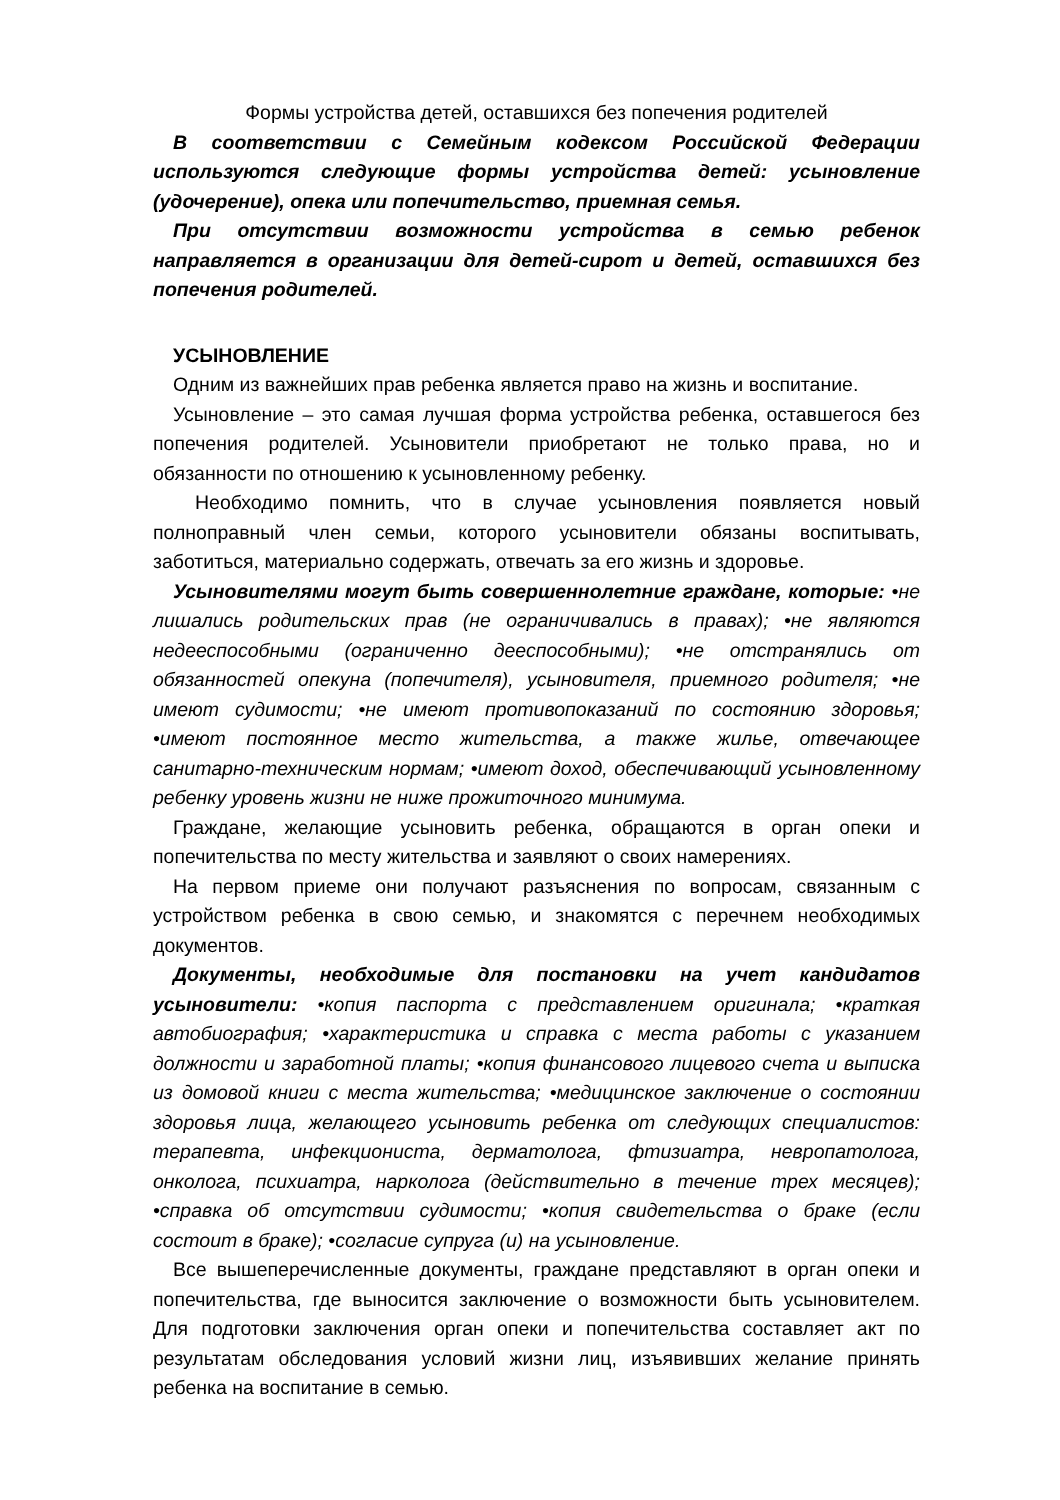Формы устройства детей, оставшихся без попечения родителей
В соответствии с Семейным кодексом Российской Федерации используются следующие формы устройства детей: усыновление (удочерение), опека или попечительство, приемная семья.
При отсутствии возможности устройства в семью ребенок направляется в организации для детей-сирот и детей, оставшихся без попечения родителей.
УСЫНОВЛЕНИЕ
Одним из важнейших прав ребенка является право на жизнь и воспитание.
Усыновление – это самая лучшая форма устройства ребенка, оставшегося без попечения родителей. Усыновители приобретают не только права, но и обязанности по отношению к усыновленному ребенку.
Необходимо помнить, что в случае усыновления появляется новый полноправный член семьи, которого усыновители обязаны воспитывать, заботиться, материально содержать, отвечать за его жизнь и здоровье.
Усыновителями могут быть совершеннолетние граждане, которые: •не лишались родительских прав (не ограничивались в правах); •не являются недееспособными (ограниченно дееспособными); •не отстранялись от обязанностей опекуна (попечителя), усыновителя, приемного родителя; •не имеют судимости; •не имеют противопоказаний по состоянию здоровья; •имеют постоянное место жительства, а также жилье, отвечающее санитарно-техническим нормам; •имеют доход, обеспечивающий усыновленному ребенку уровень жизни не ниже прожиточного минимума.
Граждане, желающие усыновить ребенка, обращаются в орган опеки и попечительства по месту жительства и заявляют о своих намерениях.
На первом приеме они получают разъяснения по вопросам, связанным с устройством ребенка в свою семью, и знакомятся с перечнем необходимых документов.
Документы, необходимые для постановки на учет кандидатов усыновители: •копия паспорта с представлением оригинала; •краткая автобиография; •характеристика и справка с места работы с указанием должности и заработной платы; •копия финансового лицевого счета и выписка из домовой книги с места жительства; •медицинское заключение о состоянии здоровья лица, желающего усыновить ребенка от следующих специалистов: терапевта, инфекциониста, дерматолога, фтизиатра, невропатолога, онколога, психиатра, нарколога (действительно в течение трех месяцев); •справка об отсутствии судимости; •копия свидетельства о браке (если состоит в браке); •согласие супруга (и) на усыновление.
Все вышеперечисленные документы, граждане представляют в орган опеки и попечительства, где выносится заключение о возможности быть усыновителем. Для подготовки заключения орган опеки и попечительства составляет акт по результатам обследования условий жизни лиц, изъявивших желание принять ребенка на воспитание в семью.